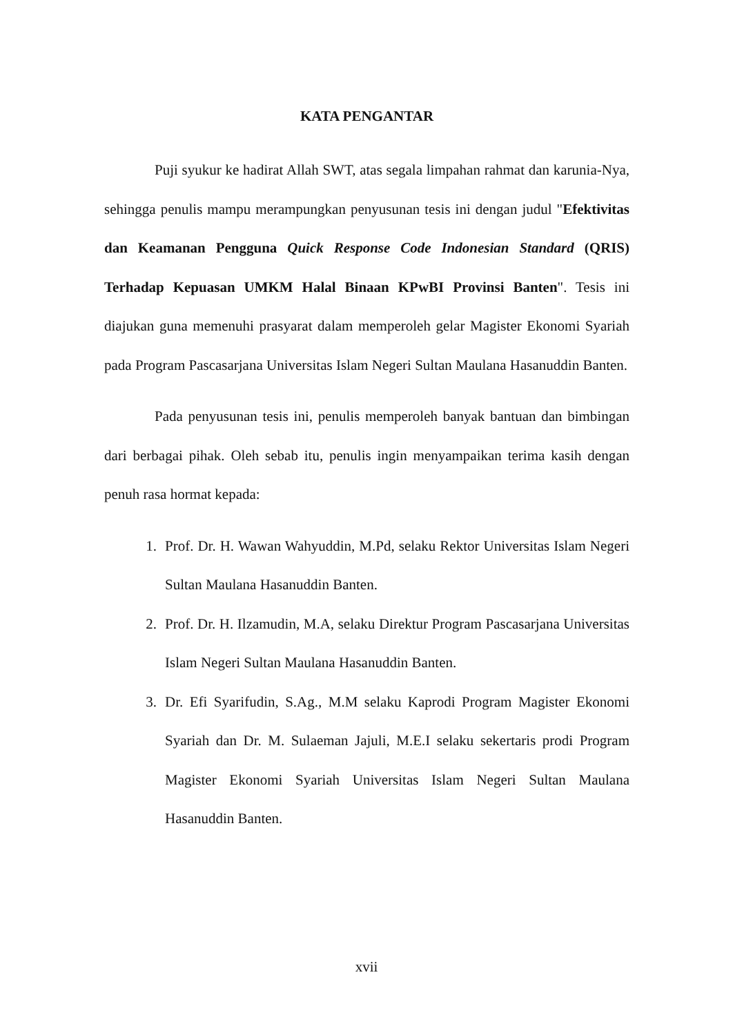KATA PENGANTAR
Puji syukur ke hadirat Allah SWT, atas segala limpahan rahmat dan karunia-Nya, sehingga penulis mampu merampungkan penyusunan tesis ini dengan judul "Efektivitas dan Keamanan Pengguna Quick Response Code Indonesian Standard (QRIS) Terhadap Kepuasan UMKM Halal Binaan KPwBI Provinsi Banten". Tesis ini diajukan guna memenuhi prasyarat dalam memperoleh gelar Magister Ekonomi Syariah pada Program Pascasarjana Universitas Islam Negeri Sultan Maulana Hasanuddin Banten.
Pada penyusunan tesis ini, penulis memperoleh banyak bantuan dan bimbingan dari berbagai pihak. Oleh sebab itu, penulis ingin menyampaikan terima kasih dengan penuh rasa hormat kepada:
1. Prof. Dr. H. Wawan Wahyuddin, M.Pd, selaku Rektor Universitas Islam Negeri Sultan Maulana Hasanuddin Banten.
2. Prof. Dr. H. Ilzamudin, M.A, selaku Direktur Program Pascasarjana Universitas Islam Negeri Sultan Maulana Hasanuddin Banten.
3. Dr. Efi Syarifudin, S.Ag., M.M selaku Kaprodi Program Magister Ekonomi Syariah dan Dr. M. Sulaeman Jajuli, M.E.I selaku sekertaris prodi Program Magister Ekonomi Syariah Universitas Islam Negeri Sultan Maulana Hasanuddin Banten.
xvii